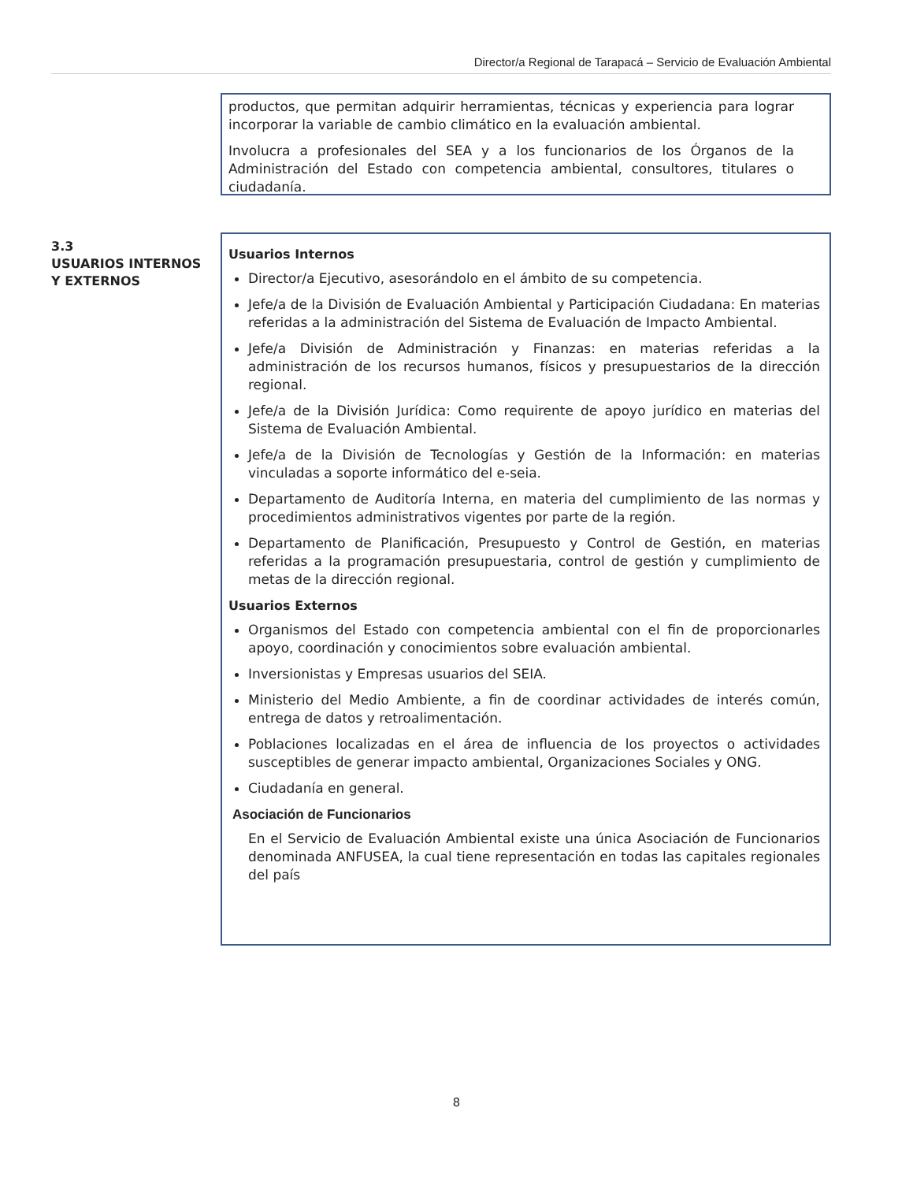Director/a Regional de Tarapacá – Servicio de Evaluación Ambiental
productos, que permitan adquirir herramientas, técnicas y experiencia para lograr incorporar la variable de cambio climático en la evaluación ambiental.
Involucra a profesionales del SEA y a los funcionarios de los Órganos de la Administración del Estado con competencia ambiental, consultores, titulares o ciudadanía.
3.3
USUARIOS INTERNOS Y EXTERNOS
Usuarios Internos
Director/a Ejecutivo, asesorándolo en el ámbito de su competencia.
Jefe/a de la División de Evaluación Ambiental y Participación Ciudadana: En materias referidas a la administración del Sistema de Evaluación de Impacto Ambiental.
Jefe/a División de Administración y Finanzas: en materias referidas a la administración de los recursos humanos, físicos y presupuestarios de la dirección regional.
Jefe/a de la División Jurídica: Como requirente de apoyo jurídico en materias del Sistema de Evaluación Ambiental.
Jefe/a de la División de Tecnologías y Gestión de la Información: en materias vinculadas a soporte informático del e-seia.
Departamento de Auditoría Interna, en materia del cumplimiento de las normas y procedimientos administrativos vigentes por parte de la región.
Departamento de Planificación, Presupuesto y Control de Gestión, en materias referidas a la programación presupuestaria, control de gestión y cumplimiento de metas de la dirección regional.
Usuarios Externos
Organismos del Estado con competencia ambiental con el fin de proporcionarles apoyo, coordinación y conocimientos sobre evaluación ambiental.
Inversionistas y Empresas usuarios del SEIA.
Ministerio del Medio Ambiente, a fin de coordinar actividades de interés común, entrega de datos y retroalimentación.
Poblaciones localizadas en el área de influencia de los proyectos o actividades susceptibles de generar impacto ambiental, Organizaciones Sociales y ONG.
Ciudadanía en general.
Asociación de Funcionarios
En el Servicio de Evaluación Ambiental existe una única Asociación de Funcionarios denominada ANFUSEA, la cual tiene representación en todas las capitales regionales del país
8